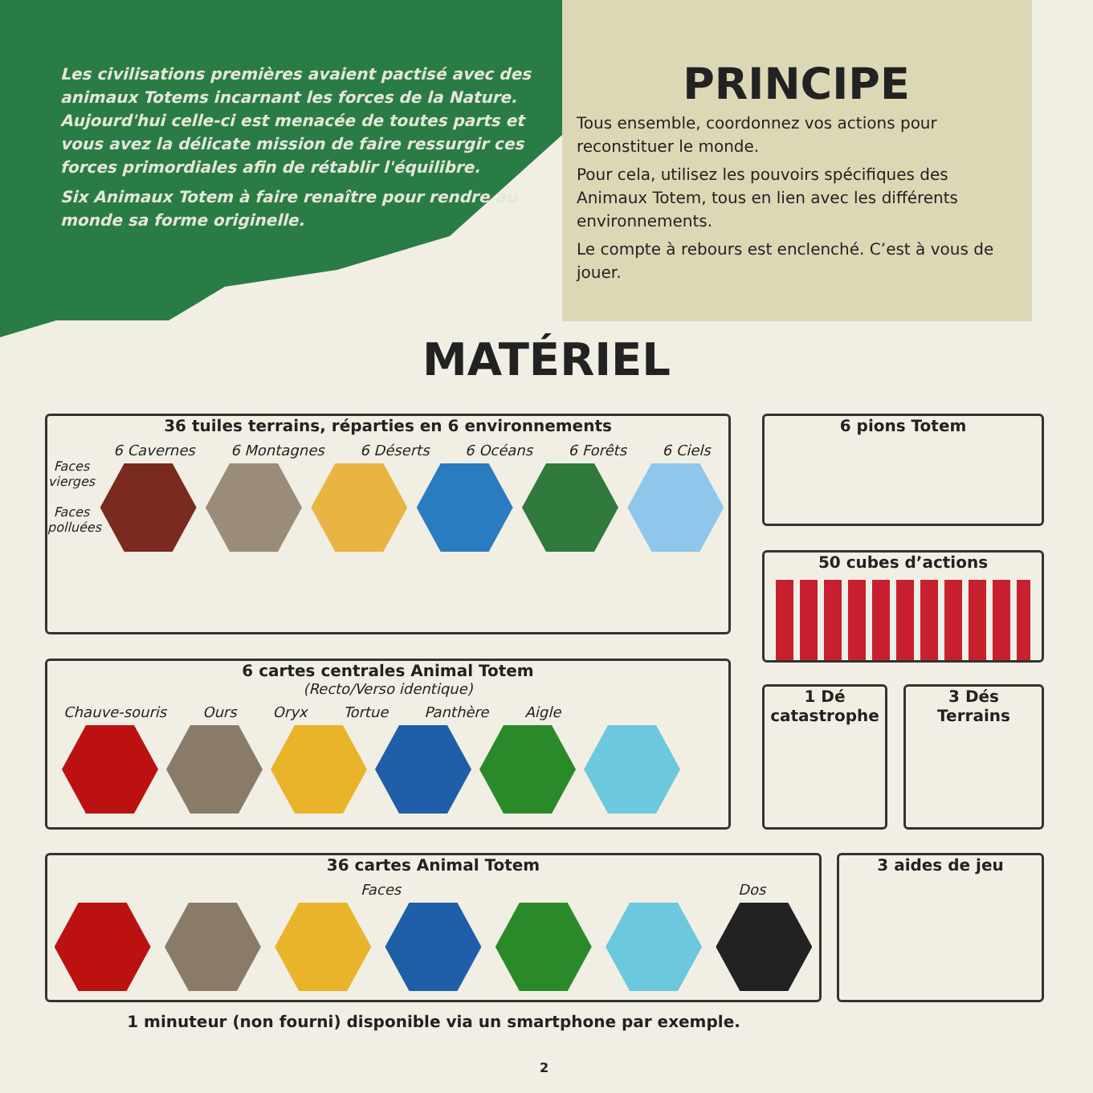Les civilisations premières avaient pactisé avec des animaux Totems incarnant les forces de la Nature. Aujourd'hui celle-ci est menacée de toutes parts et vous avez la délicate mission de faire ressurgir ces forces primordiales afin de rétablir l'équilibre.
Six Animaux Totem à faire renaître pour rendre au monde sa forme originelle.
PRINCIPE
Tous ensemble, coordonnez vos actions pour reconstituer le monde.
Pour cela, utilisez les pouvoirs spécifiques des Animaux Totem, tous en lien avec les différents environnements.
Le compte à rebours est enclenché. C’est à vous de jouer.
MATÉRIEL
36 tuiles terrains, réparties en 6 environnements
6 Cavernes 6 Montagnes 6 Déserts 6 Océans 6 Forêts 6 Ciels
Faces vierges
Faces polluées
6 cartes centrales Animal Totem
(Recto/Verso identique)
Chauve-souris Ours Oryx Tortue Panthère Aigle
36 cartes Animal Totem
Faces Dos
6 pions Totem
50 cubes d’actions
1 Dé
catastrophe
3 Dés
Terrains
3 aides de jeu
1 minuteur (non fourni) disponible via un smartphone par exemple.
2